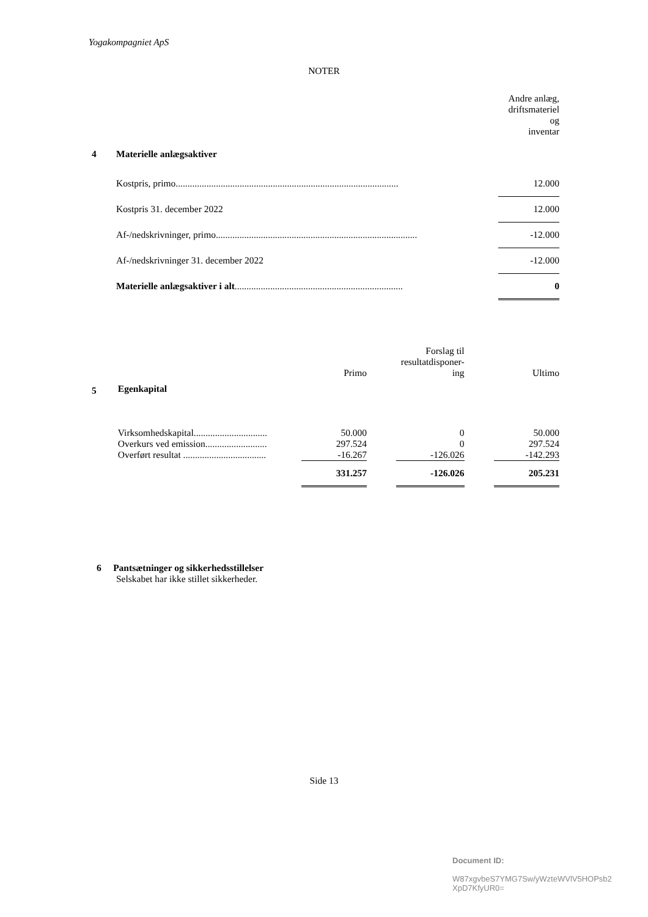Yogakompagniet ApS
NOTER
| | | | Andre anlæg, driftsmateriel og inventar |
| 4 | Materielle anlægsaktiver | | |
| | Kostpris, primo.............................................................................................. | | 12.000 |
| | Kostpris 31. december 2022 | | 12.000 |
| | Af-/nedskrivninger, primo..................................................................................... | | -12.000 |
| | Af-/nedskrivninger 31. december 2022 | | -12.000 |
| | Materielle anlægsaktiver i alt ....................................................................... | | 0 |
| | | Primo | | Forslag til resultatdisponer- ing | | Ultimo |
| 5 | Egenkapital | | | | | |
| | Virksomhedskapital............................... | 50.000 | | 0 | | 50.000 |
| | Overkurs ved emission.......................... | 297.524 | | 0 | | 297.524 |
| | Overført resultat ................................... | -16.267 | | -126.026 | | -142.293 |
| | | 331.257 | | -126.026 | | 205.231 |
6 Pantsætninger og sikkerhedsstillelser
Selskabet har ikke stillet sikkerheder.
Side 13
Document ID:
W87xgvbeS7YMG7Sw/yWzteWVlV5HOPsb2
XpD7KfyUR0=